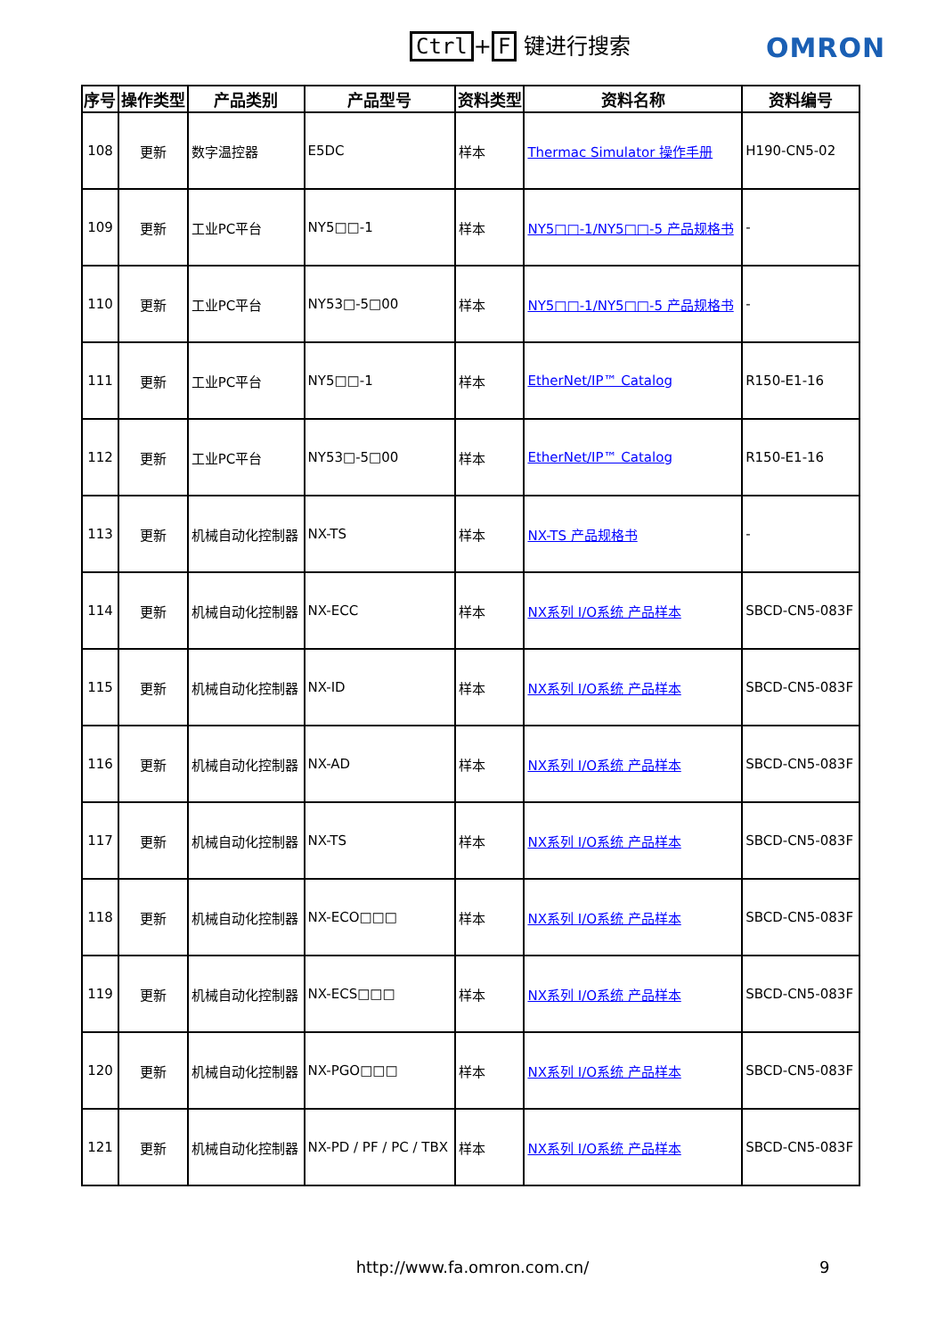Ctrl + F 键进行搜索 OMRON
| 序号 | 操作类型 | 产品类别 | 产品型号 | 资料类型 | 资料名称 | 资料编号 |
| --- | --- | --- | --- | --- | --- | --- |
| 108 | 更新 | 数字温控器 | E5DC | 样本 | Thermac Simulator 操作手册 | H190-CN5-02 |
| 109 | 更新 | 工业PC平台 | NY5□□-1 | 样本 | NY5□□-1/NY5□□-5 产品规格书 | - |
| 110 | 更新 | 工业PC平台 | NY53□-5□00 | 样本 | NY5□□-1/NY5□□-5 产品规格书 | - |
| 111 | 更新 | 工业PC平台 | NY5□□-1 | 样本 | EtherNet/IP™ Catalog | R150-E1-16 |
| 112 | 更新 | 工业PC平台 | NY53□-5□00 | 样本 | EtherNet/IP™ Catalog | R150-E1-16 |
| 113 | 更新 | 机械自动化控制器 | NX-TS | 样本 | NX-TS 产品规格书 | - |
| 114 | 更新 | 机械自动化控制器 | NX-ECC | 样本 | NX系列 I/O系统 产品样本 | SBCD-CN5-083F |
| 115 | 更新 | 机械自动化控制器 | NX-ID | 样本 | NX系列 I/O系统 产品样本 | SBCD-CN5-083F |
| 116 | 更新 | 机械自动化控制器 | NX-AD | 样本 | NX系列 I/O系统 产品样本 | SBCD-CN5-083F |
| 117 | 更新 | 机械自动化控制器 | NX-TS | 样本 | NX系列 I/O系统 产品样本 | SBCD-CN5-083F |
| 118 | 更新 | 机械自动化控制器 | NX-ECO□□□ | 样本 | NX系列 I/O系统 产品样本 | SBCD-CN5-083F |
| 119 | 更新 | 机械自动化控制器 | NX-ECS□□□ | 样本 | NX系列 I/O系统 产品样本 | SBCD-CN5-083F |
| 120 | 更新 | 机械自动化控制器 | NX-PGO□□□ | 样本 | NX系列 I/O系统 产品样本 | SBCD-CN5-083F |
| 121 | 更新 | 机械自动化控制器 | NX-PD / PF / PC / TBX | 样本 | NX系列 I/O系统 产品样本 | SBCD-CN5-083F |
http://www.fa.omron.com.cn/
9